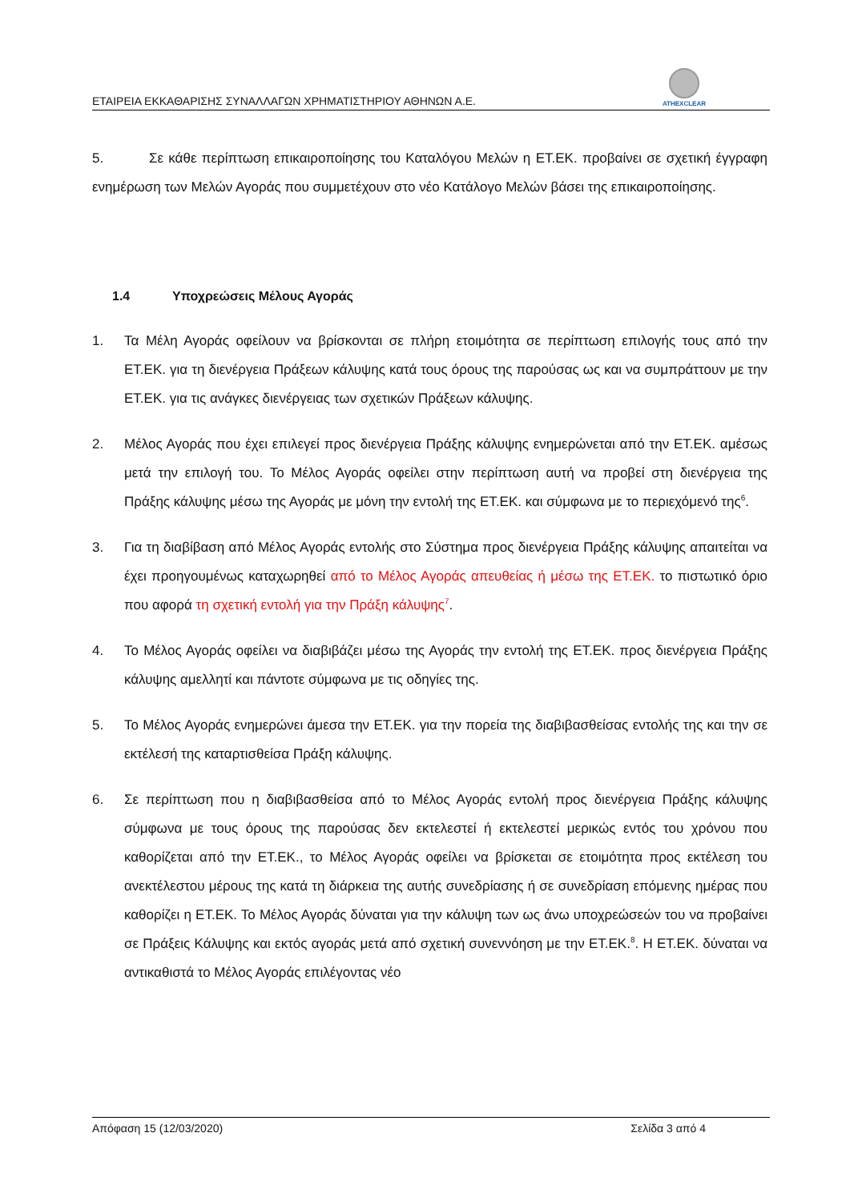ΕΤΑΙΡΕΙΑ ΕΚΚΑΘΑΡΙΣΗΣ ΣΥΝΑΛΛΑΓΩΝ ΧΡΗΜΑΤΙΣΤΗΡΙΟΥ ΑΘΗΝΩΝ Α.Ε.
ATHEXCLEAR
5. Σε κάθε περίπτωση επικαιροποίησης του Καταλόγου Μελών η ΕΤ.ΕΚ. προβαίνει σε σχετική έγγραφη ενημέρωση των Μελών Αγοράς που συμμετέχουν στο νέο Κατάλογο Μελών βάσει της επικαιροποίησης.
1.4 Υποχρεώσεις Μέλους Αγοράς
1. Τα Μέλη Αγοράς οφείλουν να βρίσκονται σε πλήρη ετοιμότητα σε περίπτωση επιλογής τους από την ΕΤ.ΕΚ. για τη διενέργεια Πράξεων κάλυψης κατά τους όρους της παρούσας ως και να συμπράττουν με την ΕΤ.ΕΚ. για τις ανάγκες διενέργειας των σχετικών Πράξεων κάλυψης.
2. Μέλος Αγοράς που έχει επιλεγεί προς διενέργεια Πράξης κάλυψης ενημερώνεται από την ΕΤ.ΕΚ. αμέσως μετά την επιλογή του. Το Μέλος Αγοράς οφείλει στην περίπτωση αυτή να προβεί στη διενέργεια της Πράξης κάλυψης μέσω της Αγοράς με μόνη την εντολή της ΕΤ.ΕΚ. και σύμφωνα με το περιεχόμενό της<sup>6</sup>.
3. Για τη διαβίβαση από Μέλος Αγοράς εντολής στο Σύστημα προς διενέργεια Πράξης κάλυψης απαιτείται να έχει προηγουμένως καταχωρηθεί από το Μέλος Αγοράς απευθείας ή μέσω της ΕΤ.ΕΚ. το πιστωτικό όριο που αφορά τη σχετική εντολή για την Πράξη κάλυψης<sup>7</sup>.
4. Το Μέλος Αγοράς οφείλει να διαβιβάζει μέσω της Αγοράς την εντολή της ΕΤ.ΕΚ. προς διενέργεια Πράξης κάλυψης αμελλητί και πάντοτε σύμφωνα με τις οδηγίες της.
5. Το Μέλος Αγοράς ενημερώνει άμεσα την ΕΤ.ΕΚ. για την πορεία της διαβιβασθείσας εντολής της και την σε εκτέλεσή της καταρτισθείσα Πράξη κάλυψης.
6. Σε περίπτωση που η διαβιβασθείσα από το Μέλος Αγοράς εντολή προς διενέργεια Πράξης κάλυψης σύμφωνα με τους όρους της παρούσας δεν εκτελεστεί ή εκτελεστεί μερικώς εντός του χρόνου που καθορίζεται από την ΕΤ.ΕΚ., το Μέλος Αγοράς οφείλει να βρίσκεται σε ετοιμότητα προς εκτέλεση του ανεκτέλεστου μέρους της κατά τη διάρκεια της αυτής συνεδρίασης ή σε συνεδρίαση επόμενης ημέρας που καθορίζει η ΕΤ.ΕΚ. Το Μέλος Αγοράς δύναται για την κάλυψη των ως άνω υποχρεώσεών του να προβαίνει σε Πράξεις Κάλυψης και εκτός αγοράς μετά από σχετική συνεννόηση με την ΕΤ.ΕΚ.<sup>8</sup>. Η ΕΤ.ΕΚ. δύναται να αντικαθιστά το Μέλος Αγοράς επιλέγοντας νέο
Απόφαση 15 (12/03/2020) Σελίδα 3 από 4